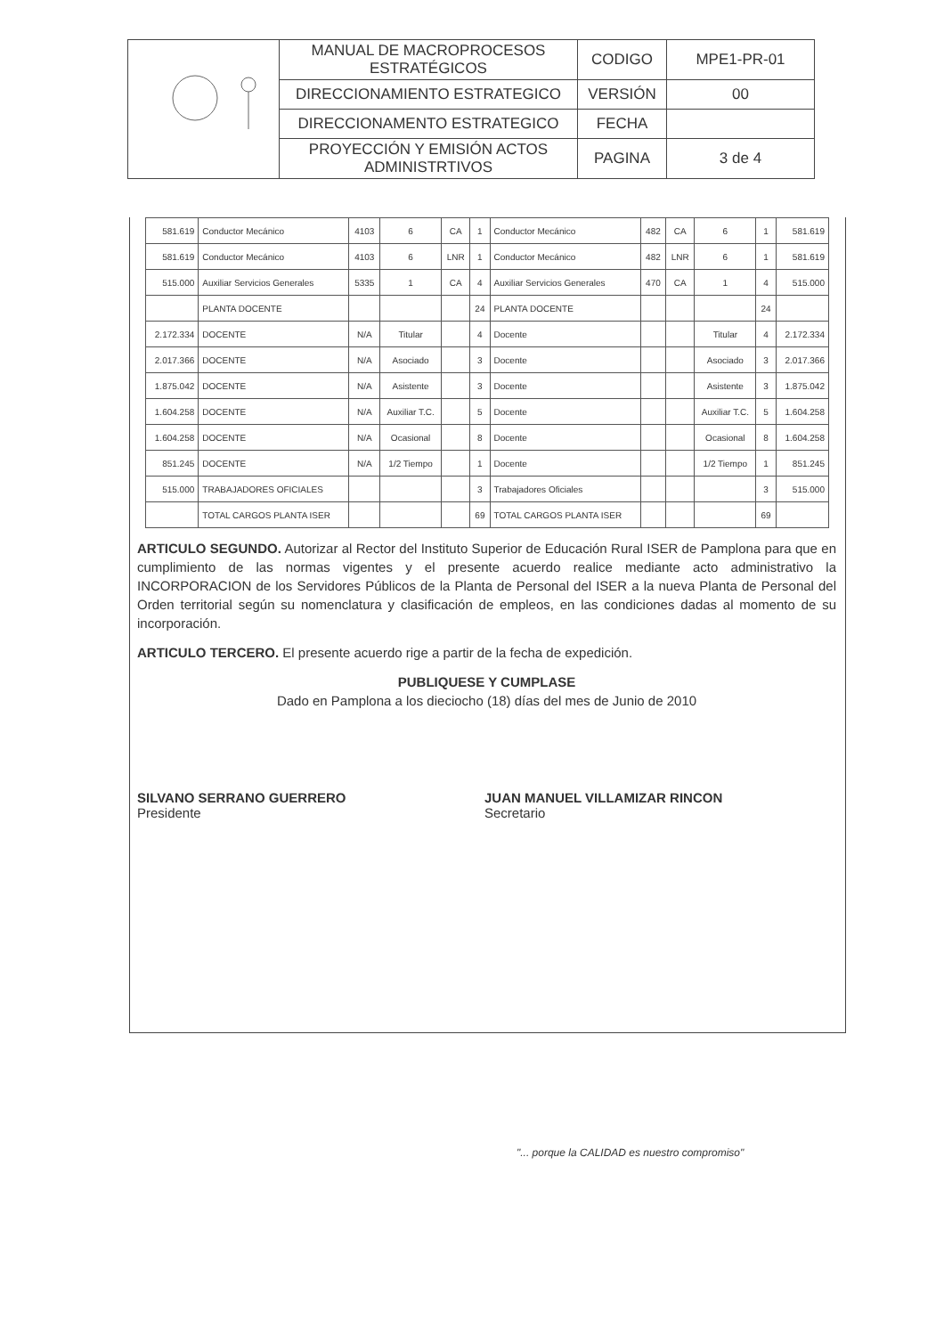| | MANUAL DE MACROPROCESOS ESTRATÉGICOS | CODIGO | MPE1-PR-01 |
| | DIRECCIONAMIENTO ESTRATEGICO | VERSIÓN | 00 |
| | DIRECCIONAMENTO ESTRATEGICO | FECHA | |
| | PROYECCIÓN Y EMISIÓN ACTOS ADMINISTRTIVOS | PAGINA | 3 de 4 |
| 581.619 | Conductor Mecánico | 4103 | 6 | CA | 1 | Conductor Mecánico | 482 | CA | 6 | 1 | 581.619 |
| 581.619 | Conductor Mecánico | 4103 | 6 | LNR | 1 | Conductor Mecánico | 482 | LNR | 6 | 1 | 581.619 |
| 515.000 | Auxiliar Servicios Generales | 5335 | 1 | CA | 4 | Auxiliar Servicios Generales | 470 | CA | 1 | 4 | 515.000 |
| | PLANTA DOCENTE | | | | 24 | PLANTA DOCENTE | | | | 24 | |
| 2.172.334 | DOCENTE | N/A | Titular | | 4 | Docente | | | Titular | 4 | 2.172.334 |
| 2.017.366 | DOCENTE | N/A | Asociado | | 3 | Docente | | | Asociado | 3 | 2.017.366 |
| 1.875.042 | DOCENTE | N/A | Asistente | | 3 | Docente | | | Asistente | 3 | 1.875.042 |
| 1.604.258 | DOCENTE | N/A | Auxiliar T.C. | | 5 | Docente | | | Auxiliar T.C. | 5 | 1.604.258 |
| 1.604.258 | DOCENTE | N/A | Ocasional | | 8 | Docente | | | Ocasional | 8 | 1.604.258 |
| 851.245 | DOCENTE | N/A | 1/2 Tiempo | | 1 | Docente | | | 1/2 Tiempo | 1 | 851.245 |
| 515.000 | TRABAJADORES OFICIALES | | | | 3 | Trabajadores Oficiales | | | | 3 | 515.000 |
| | TOTAL CARGOS PLANTA ISER | | | | 69 | TOTAL CARGOS PLANTA ISER | | | | 69 | |
ARTICULO SEGUNDO. Autorizar al Rector del Instituto Superior de Educación Rural ISER de Pamplona para que en cumplimiento de las normas vigentes y el presente acuerdo realice mediante acto administrativo la INCORPORACION de los Servidores Públicos de la Planta de Personal del ISER a la nueva Planta de Personal del Orden territorial según su nomenclatura y clasificación de empleos, en las condiciones dadas al momento de su incorporación.
ARTICULO TERCERO. El presente acuerdo rige a partir de la fecha de expedición.
PUBLIQUESE Y CUMPLASE
Dado en Pamplona a los dieciocho (18) días del mes de Junio de 2010
SILVANO SERRANO GUERRERO
Presidente
JUAN MANUEL VILLAMIZAR RINCON
Secretario
"... porque la CALIDAD es nuestro compromiso"